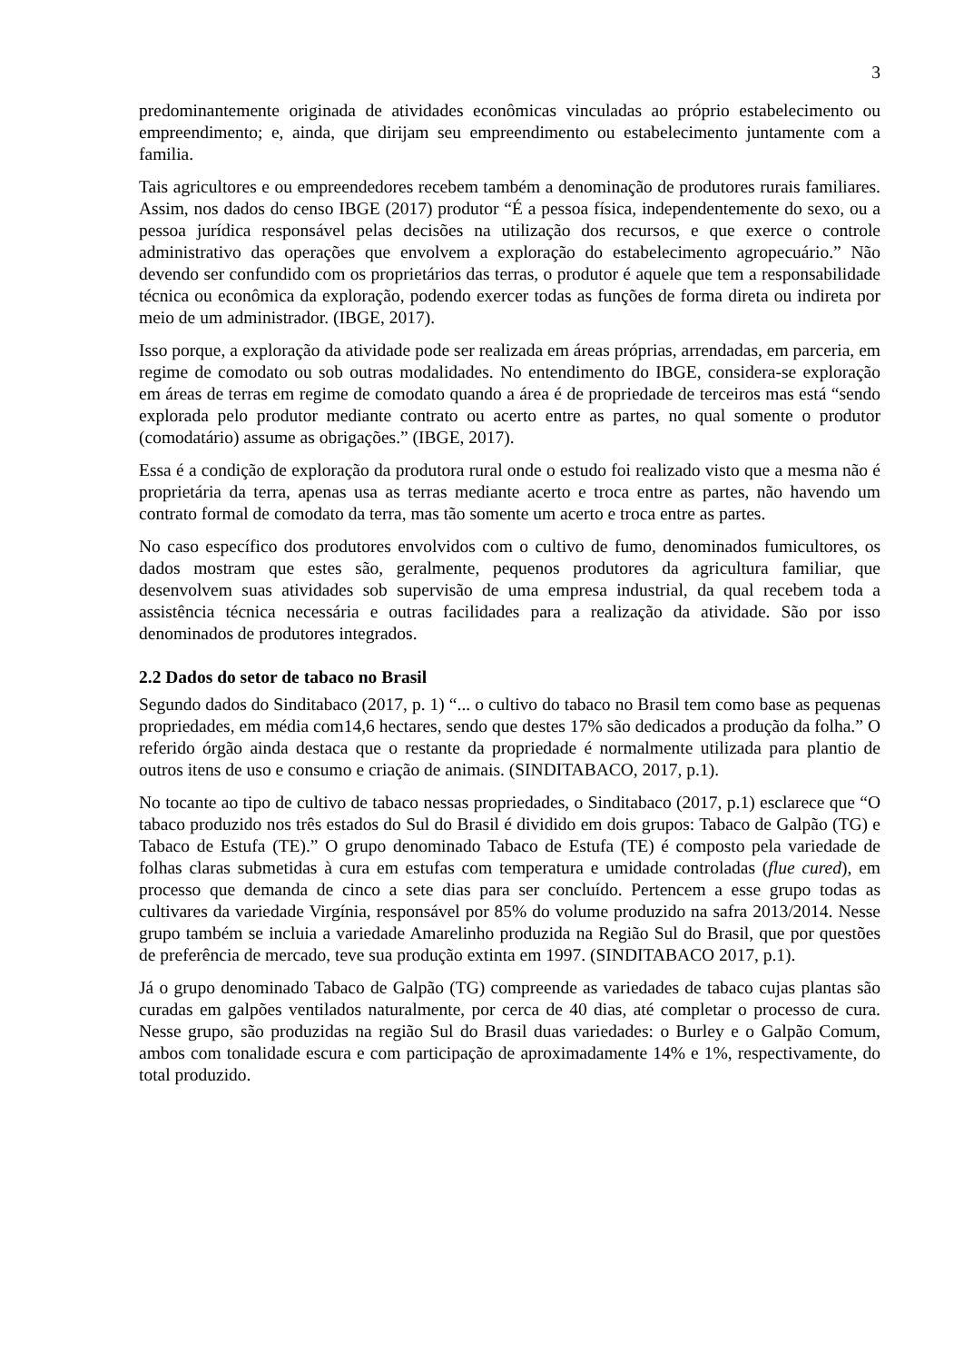3
predominantemente originada de atividades econômicas vinculadas ao próprio estabelecimento ou empreendimento; e, ainda, que dirijam seu empreendimento ou estabelecimento juntamente com a familia.
Tais agricultores e ou empreendedores recebem também a denominação de produtores rurais familiares. Assim, nos dados do censo IBGE (2017) produtor “É a pessoa física, independentemente do sexo, ou a pessoa jurídica responsável pelas decisões na utilização dos recursos, e que exerce o controle administrativo das operações que envolvem a exploração do estabelecimento agropecuário.” Não devendo ser confundido com os proprietários das terras, o produtor é aquele que tem a responsabilidade técnica ou econômica da exploração, podendo exercer todas as funções de forma direta ou indireta por meio de um administrador. (IBGE, 2017).
Isso porque, a exploração da atividade pode ser realizada em áreas próprias, arrendadas, em parceria, em regime de comodato ou sob outras modalidades. No entendimento do IBGE, considera-se exploração em áreas de terras em regime de comodato quando a área é de propriedade de terceiros mas está “sendo explorada pelo produtor mediante contrato ou acerto entre as partes, no qual somente o produtor (comodatário) assume as obrigações.” (IBGE, 2017).
Essa é a condição de exploração da produtora rural onde o estudo foi realizado visto que a mesma não é proprietária da terra, apenas usa as terras mediante acerto e troca entre as partes, não havendo um contrato formal de comodato da terra, mas tão somente um acerto e troca entre as partes.
No caso específico dos produtores envolvidos com o cultivo de fumo, denominados fumicultores, os dados mostram que estes são, geralmente, pequenos produtores da agricultura familiar, que desenvolvem suas atividades sob supervisão de uma empresa industrial, da qual recebem toda a assistência técnica necessária e outras facilidades para a realização da atividade. São por isso denominados de produtores integrados.
2.2 Dados do setor de tabaco no Brasil
Segundo dados do Sinditabaco (2017, p. 1) “... o cultivo do tabaco no Brasil tem como base as pequenas propriedades, em média com14,6 hectares, sendo que destes 17% são dedicados a produção da folha.” O referido órgão ainda destaca que o restante da propriedade é normalmente utilizada para plantio de outros itens de uso e consumo e criação de animais. (SINDITABACO, 2017, p.1).
No tocante ao tipo de cultivo de tabaco nessas propriedades, o Sinditabaco (2017, p.1) esclarece que “O tabaco produzido nos três estados do Sul do Brasil é dividido em dois grupos: Tabaco de Galpão (TG) e Tabaco de Estufa (TE).” O grupo denominado Tabaco de Estufa (TE) é composto pela variedade de folhas claras submetidas à cura em estufas com temperatura e umidade controladas (flue cured), em processo que demanda de cinco a sete dias para ser concluído. Pertencem a esse grupo todas as cultivares da variedade Virgínia, responsável por 85% do volume produzido na safra 2013/2014. Nesse grupo também se incluia a variedade Amarelinho produzida na Região Sul do Brasil, que por questões de preferência de mercado, teve sua produção extinta em 1997. (SINDITABACO 2017, p.1).
Já o grupo denominado Tabaco de Galpão (TG) compreende as variedades de tabaco cujas plantas são curadas em galpões ventilados naturalmente, por cerca de 40 dias, até completar o processo de cura. Nesse grupo, são produzidas na região Sul do Brasil duas variedades: o Burley e o Galpão Comum, ambos com tonalidade escura e com participação de aproximadamente 14% e 1%, respectivamente, do total produzido.